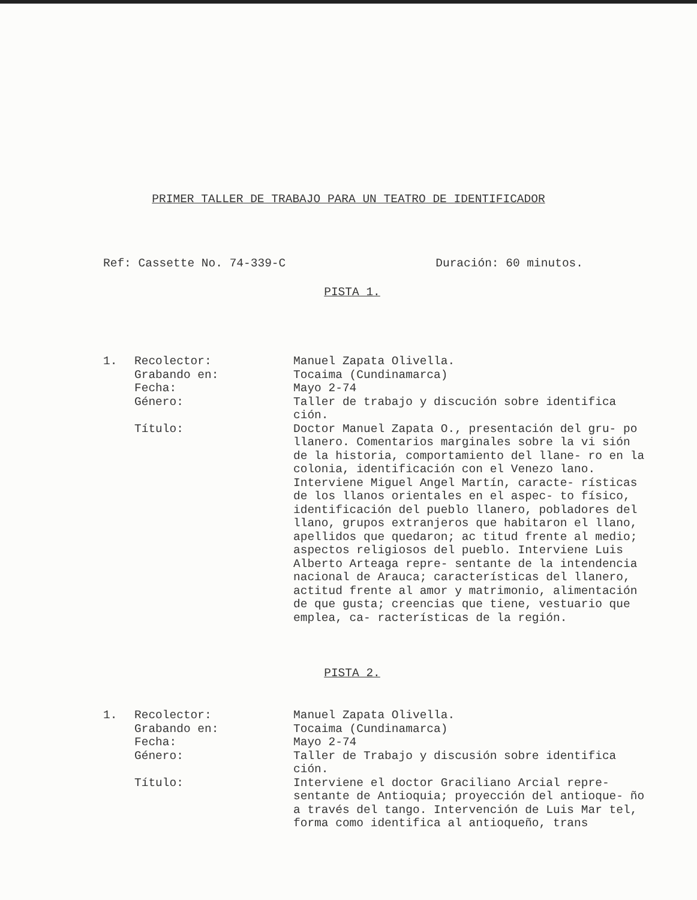PRIMER TALLER DE TRABAJO PARA UN TEATRO DE IDENTIFICADOR
Ref: Cassette No. 74-339-C Duración: 60 minutos.
PISTA 1.
1.
Recolector:
Grabando en:
Fecha:
Género:
Título:
Manuel Zapata Olivella.
Tocaima (Cundinamarca)
Mayo 2-74
Taller de trabajo y discución sobre identifica ción.
Doctor Manuel Zapata O., presentación del gru- po llanero. Comentarios marginales sobre la vi sión de la historia, comportamiento del llane- ro en la colonia, identificación con el Venezo lano. Interviene Miguel Angel Martín, caracte- rísticas de los llanos orientales en el aspec- to físico, identificación del pueblo llanero, pobladores del llano, grupos extranjeros que habitaron el llano, apellidos que quedaron; ac titud frente al medio; aspectos religiosos del pueblo. Interviene Luis Alberto Arteaga repre- sentante de la intendencia nacional de Arauca; características del llanero, actitud frente al amor y matrimonio, alimentación de que gusta; creencias que tiene, vestuario que emplea, ca- racterísticas de la región.
PISTA 2.
1.
Recolector:
Grabando en:
Fecha:
Género:
Título:
Manuel Zapata Olivella.
Tocaima (Cundinamarca)
Mayo 2-74
Taller de Trabajo y discusión sobre identifica ción.
Interviene el doctor Graciliano Arcial repre- sentante de Antioquia; proyección del antioque- ño a través del tango. Intervención de Luis Mar tel, forma como identifica al antioqueño, trans